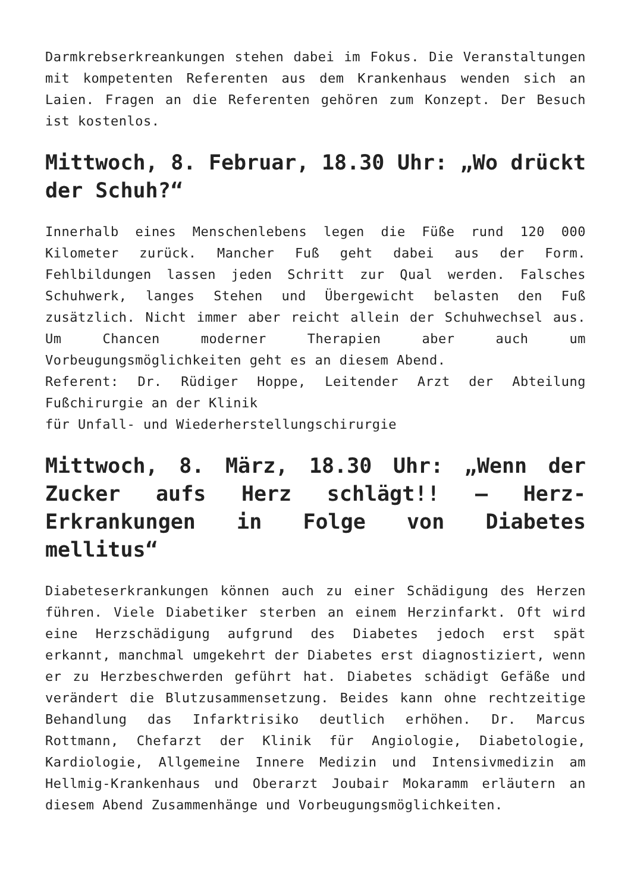Darmkrebserkreankungen stehen dabei im Fokus. Die Veranstaltungen mit kompetenten Referenten aus dem Krankenhaus wenden sich an Laien. Fragen an die Referenten gehören zum Konzept. Der Besuch ist kostenlos.
Mittwoch, 8. Februar, 18.30 Uhr: „Wo drückt der Schuh?“
Innerhalb eines Menschenlebens legen die Füße rund 120 000 Kilometer zurück. Mancher Fuß geht dabei aus der Form. Fehlbildungen lassen jeden Schritt zur Qual werden. Falsches Schuhwerk, langes Stehen und Übergewicht belasten den Fuß zusätzlich. Nicht immer aber reicht allein der Schuhwechsel aus. Um Chancen moderner Therapien aber auch um Vorbeugungsmöglichkeiten geht es an diesem Abend.
Referent: Dr. Rüdiger Hoppe, Leitender Arzt der Abteilung Fußchirurgie an der Klinik
für Unfall- und Wiederherstellungschirurgie
Mittwoch, 8. März, 18.30 Uhr: „Wenn der Zucker aufs Herz schlägt!! – Herz-Erkrankungen in Folge von Diabetes mellitus“
Diabeteserkrankungen können auch zu einer Schädigung des Herzen führen. Viele Diabetiker sterben an einem Herzinfarkt. Oft wird eine Herzschädigung aufgrund des Diabetes jedoch erst spät erkannt, manchmal umgekehrt der Diabetes erst diagnostiziert, wenn er zu Herzbeschwerden geführt hat. Diabetes schädigt Gefäße und verändert die Blutzusammensetzung. Beides kann ohne rechtzeitige Behandlung das Infarktrisiko deutlich erhöhen. Dr. Marcus Rottmann, Chefarzt der Klinik für Angiologie, Diabetologie, Kardiologie, Allgemeine Innere Medizin und Intensivmedizin am Hellmig-Krankenhaus und Oberarzt Joubair Mokaramm erläutern an diesem Abend Zusammenhänge und Vorbeugungsmöglichkeiten.